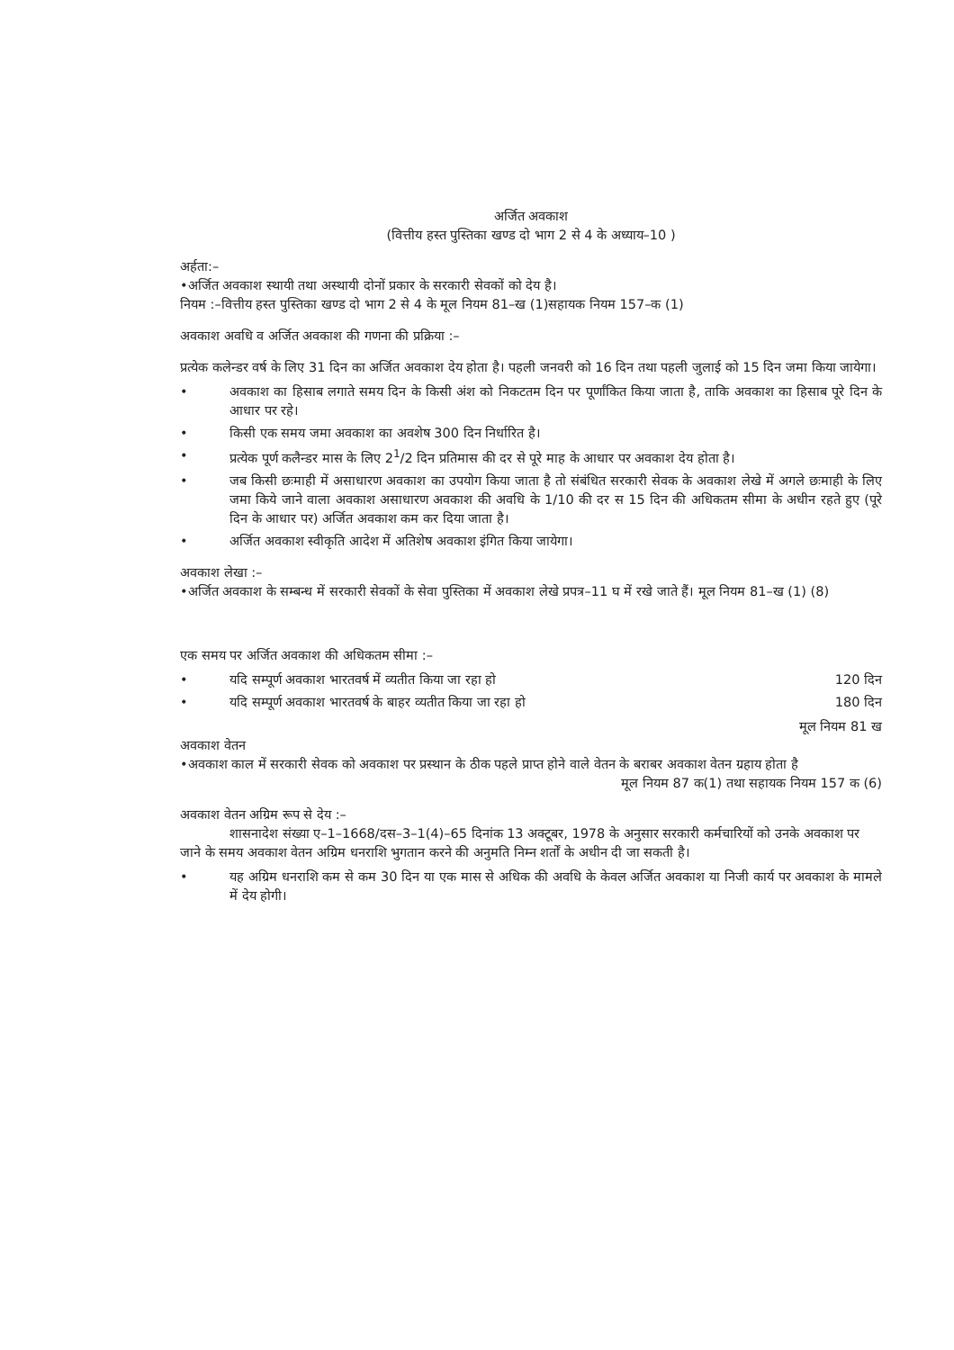अर्जित अवकाश
(वित्तीय हस्त पुस्तिका खण्ड दो भाग 2 से 4 के अध्याय–10 )
अर्हता:–
•अर्जित अवकाश स्थायी तथा अस्थायी दोनों प्रकार के सरकारी सेवकों को देय है।
नियम :–वित्तीय हस्त पुस्तिका खण्ड दो भाग 2 से 4 के मूल नियम 81–ख (1)सहायक नियम 157–क (1)
अवकाश अवधि व अर्जित अवकाश की गणना की प्रक्रिया :–
प्रत्येक कलेन्डर वर्ष के लिए 31 दिन का अर्जित अवकाश देय होता है। पहली जनवरी को 16 दिन तथा पहली जुलाई को 15 दिन जमा किया जायेगा।
• अवकाश का हिसाब लगाते समय दिन के किसी अंश को निकटतम दिन पर पूर्णांकित किया जाता है, ताकि अवकाश का हिसाब पूरे दिन के आधार पर रहे।
• किसी एक समय जमा अवकाश का अवशेष 300 दिन निर्धारित है।
• प्रत्येक पूर्ण कलैन्डर मास के लिए 2<sup>1</sup>/2 दिन प्रतिमास की दर से पूरे माह के आधार पर अवकाश देय होता है।
• जब किसी छःमाही में असाधारण अवकाश का उपयोग किया जाता है तो संबंधित सरकारी सेवक के अवकाश लेखे में अगले छःमाही के लिए जमा किये जाने वाला अवकाश असाधारण अवकाश की अवधि के 1/10 की दर स 15 दिन की अधिकतम सीमा के अधीन रहते हुए (पूरे दिन के आधार पर) अर्जित अवकाश कम कर दिया जाता है।
• अर्जित अवकाश स्वीकृति आदेश में अतिशेष अवकाश इंगित किया जायेगा।
अवकाश लेखा :–
•अर्जित अवकाश के सम्बन्ध में सरकारी सेवकों के सेवा पुस्तिका में अवकाश लेखे प्रपत्र–11 घ में रखे जाते हैं। मूल नियम 81–ख (1) (8)
एक समय पर अर्जित अवकाश की अधिकतम सीमा :–
• यदि सम्पूर्ण अवकाश भारतवर्ष में व्यतीत किया जा रहा हो 120 दिन
• यदि सम्पूर्ण अवकाश भारतवर्ष के बाहर व्यतीत किया जा रहा हो 180 दिन
मूल नियम 81 ख
अवकाश वेतन
•अवकाश काल में सरकारी सेवक को अवकाश पर प्रस्थान के ठीक पहले प्राप्त होने वाले वेतन के बराबर अवकाश वेतन ग्रहाय होता है
मूल नियम 87 क(1) तथा सहायक नियम 157 क (6)
अवकाश वेतन अग्रिम रूप से देय :–
शासनादेश संख्या ए–1–1668/दस–3–1(4)–65 दिनांक 13 अक्टूबर, 1978 के अनुसार सरकारी कर्मचारियों को उनके अवकाश पर जाने के समय अवकाश वेतन अग्रिम धनराशि भुगतान करने की अनुमति निम्न शर्तों के अधीन दी जा सकती है।
• यह अग्रिम धनराशि कम से कम 30 दिन या एक मास से अधिक की अवधि के केवल अर्जित अवकाश या निजी कार्य पर अवकाश के मामले में देय होगी।